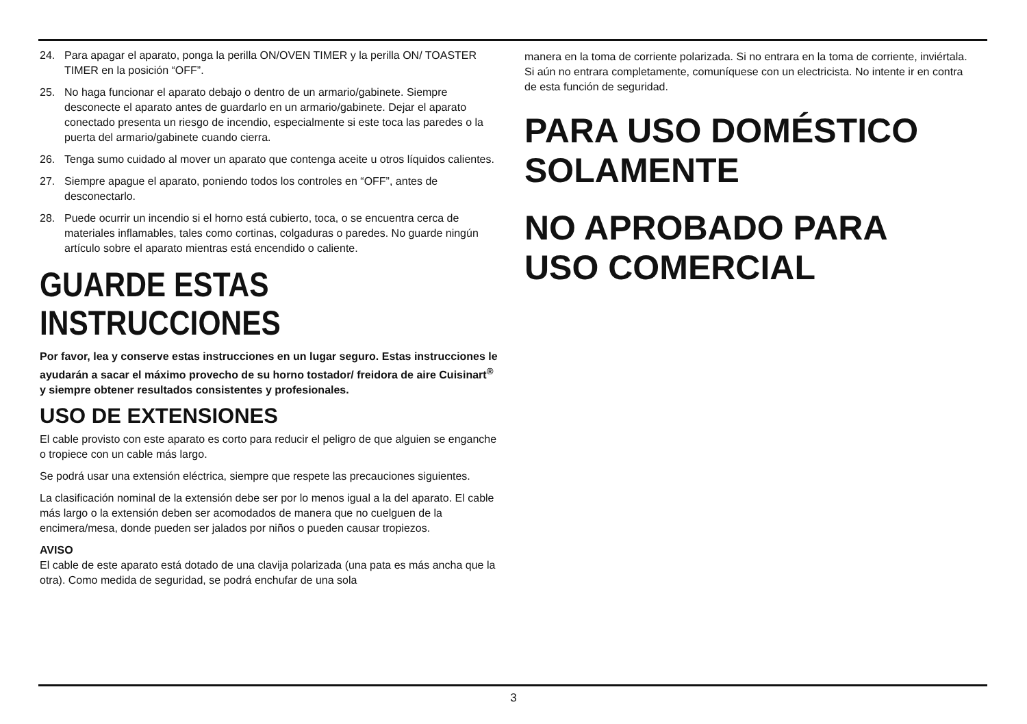24. Para apagar el aparato, ponga la perilla ON/OVEN TIMER y la perilla ON/ TOASTER TIMER en la posición “OFF”.
25. No haga funcionar el aparato debajo o dentro de un armario/gabinete. Siempre desconecte el aparato antes de guardarlo en un armario/gabinete. Dejar el aparato conectado presenta un riesgo de incendio, especialmente si este toca las paredes o la puerta del armario/gabinete cuando cierra.
26. Tenga sumo cuidado al mover un aparato que contenga aceite u otros líquidos calientes.
27. Siempre apague el aparato, poniendo todos los controles en “OFF”, antes de desconectarlo.
28. Puede ocurrir un incendio si el horno está cubierto, toca, o se encuentra cerca de materiales inflamables, tales como cortinas, colgaduras o paredes. No guarde ningún artículo sobre el aparato mientras está encendido o caliente.
GUARDE ESTAS INSTRUCCIONES
Por favor, lea y conserve estas instrucciones en un lugar seguro. Estas instrucciones le ayudarán a sacar el máximo provecho de su horno tostador/ freidora de aire Cuisinart<sup>®</sup> y siempre obtener resultados consistentes y profesionales.
USO DE EXTENSIONES
El cable provisto con este aparato es corto para reducir el peligro de que alguien se enganche o tropiece con un cable más largo.
Se podrá usar una extensión eléctrica, siempre que respete las precauciones siguientes.
La clasificación nominal de la extensión debe ser por lo menos igual a la del aparato. El cable más largo o la extensión deben ser acomodados de manera que no cuelguen de la encimera/mesa, donde pueden ser jalados por niños o pueden causar tropiezos.
AVISO
El cable de este aparato está dotado de una clavija polarizada (una pata es más ancha que la otra). Como medida de seguridad, se podrá enchufar de una sola
manera en la toma de corriente polarizada. Si no entrara en la toma de corriente, inviértala. Si aún no entrara completamente, comuníquese con un electricista. No intente ir en contra de esta función de seguridad.
PARA USO DOMÉSTICO
SOLAMENTE
NO APROBADO PARA
USO COMERCIAL
3